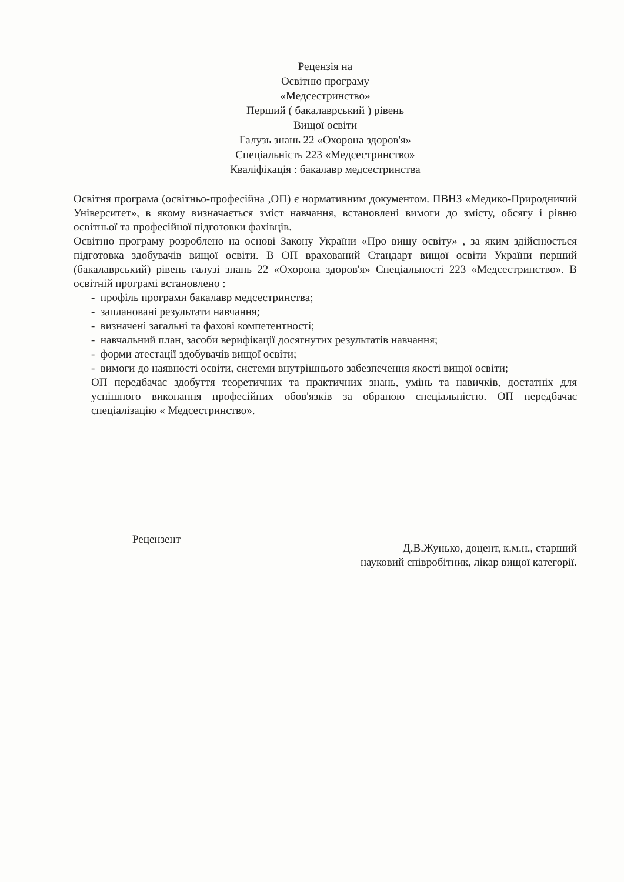Рецензія на
Освітню програму
«Медсестринство»
Перший ( бакалаврський ) рівень
Вищої освіти
Галузь знань 22 «Охорона здоров'я»
Спеціальність 223 «Медсестринство»
Кваліфікація : бакалавр медсестринства
Освітня програма (освітньо-професійна ,ОП) є нормативним документом. ПВНЗ «Медико-Природничий Університет», в якому визначається зміст навчання, встановлені вимоги до змісту, обсягу і рівню освітньої та професійної підготовки фахівців.
Освітню програму розроблено на основі Закону України «Про вищу освіту» , за яким здійснюється підготовка здобувачів вищої освіти. В ОП врахований Стандарт вищої освіти України перший (бакалаврський) рівень галузі знань 22 «Охорона здоров'я» Спеціальності 223 «Медсестринство». В освітній програмі встановлено :
- профіль програми бакалавр медсестринства;
- заплановані результати навчання;
- визначені загальні та фахові компетентності;
- навчальний план, засоби верифікації досягнутих результатів навчання;
- форми атестації здобувачів вищої освіти;
- вимоги до наявності освіти, системи внутрішнього забезпечення якості вищої освіти;
ОП передбачає здобуття теоретичних та практичних знань, умінь та навичків, достатніх для успішного виконання професійних обов'язків за обраною спеціальністю. ОП передбачає спеціалізацію « Медсестринство».
Рецензент
Д.В.Жунько, доцент, к.м.н., старший
науковий співробітник, лікар вищої категорії.